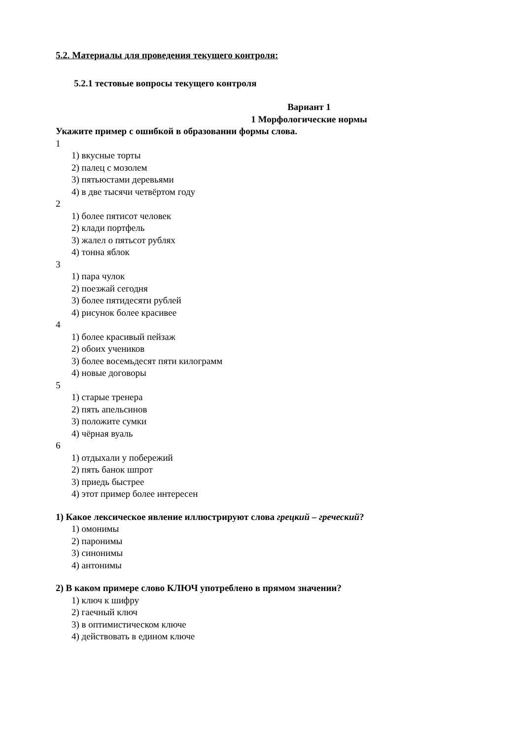5.2. Материалы для проведения текущего контроля:
5.2.1 тестовые вопросы текущего контроля
Вариант 1
1 Морфологические нормы
Укажите пример с ошибкой в образовании формы слова.
1
1) вкусные торты
2) палец с мозолем
3) пятьюстами деревьями
4) в две тысячи четвёртом году
2
1) более пятисот человек
2) клади портфель
3) жалел о пятьсот рублях
4) тонна яблок
3
1) пара чулок
2) поезжай сегодня
3) более пятидесяти рублей
4) рисунок более красивее
4
1) более красивый пейзаж
2) обоих учеников
3) более восемьдесят пяти килограмм
4) новые договоры
5
1) старые тренера
2) пять апельсинов
3) положите сумки
4) чёрная вуаль
6
1) отдыхали у побережий
2) пять банок шпрот
3) приедь быстрее
4) этот пример более интересен
1) Какое лексическое явление иллюстрируют слова грецкий – греческий?
1) омонимы
2) паронимы
3) синонимы
4) антонимы
2) В каком примере слово КЛЮЧ употреблено в прямом значении?
1) ключ к шифру
2) гаечный ключ
3) в оптимистическом ключе
4) действовать в едином ключе